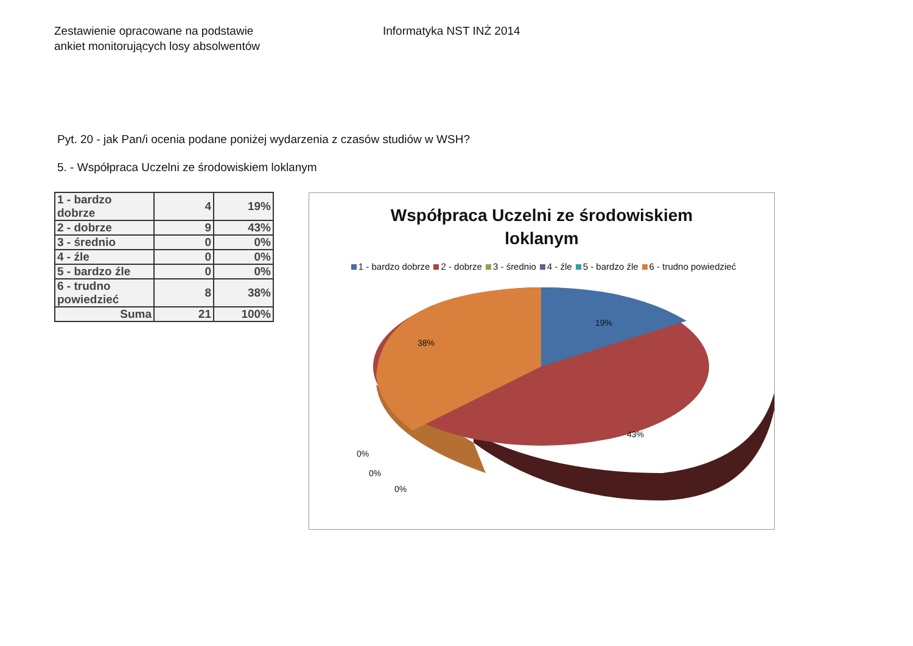Zestawienie opracowane na podstawie
ankiet monitorujących losy absolwentów
Informatyka NST INŻ 2014
Pyt. 20 - jak Pan/i ocenia podane poniżej wydarzenia z czasów studiów w WSH?
5. - Współpraca Uczelni ze środowiskiem loklanym
| 1 - bardzo dobrze | 4 | 19% |
| 2 - dobrze | 9 | 43% |
| 3 - średnio | 0 | 0% |
| 4 - źle | 0 | 0% |
| 5 - bardzo źle | 0 | 0% |
| 6 - trudno powiedzieć | 8 | 38% |
| Suma | 21 | 100% |
Współpraca Uczelni ze środowiskiem
loklanym
1 - bardzo dobrze 2 - dobrze 3 - średnio 4 - źle 5 - bardzo źle 6 - trudno powiedzieć
19%
38%
43%
0%
0%
0%